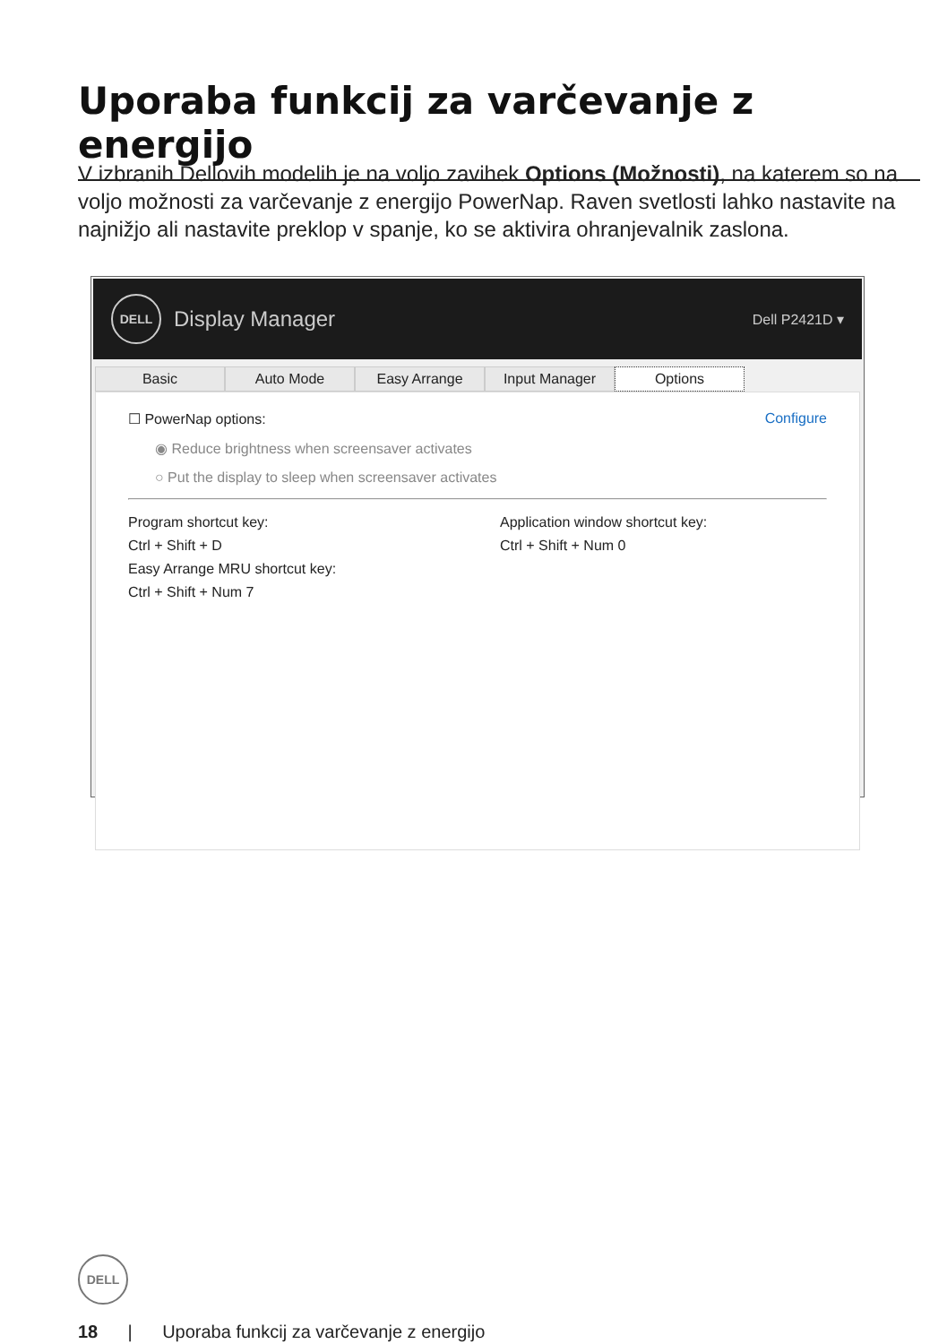Uporaba funkcij za varčevanje z energijo
V izbranih Dellovih modelih je na voljo zavihek Options (Možnosti), na katerem so na voljo možnosti za varčevanje z energijo PowerNap. Raven svetlosti lahko nastavite na najnižjo ali nastavite preklop v spanje, ko se aktivira ohranjevalnik zaslona.
DELL Display Manager
Dell P2421D ▾
Basic Auto Mode Easy Arrange Input Manager Options
☐ PowerNap options: Configure
◉ Reduce brightness when screensaver activates
○ Put the display to sleep when screensaver activates
Program shortcut key:
Ctrl + Shift + D
Easy Arrange MRU shortcut key:
Ctrl + Shift + Num 7
Application window shortcut key:
Ctrl + Shift + Num 0
DELL
18 | Uporaba funkcij za varčevanje z energijo